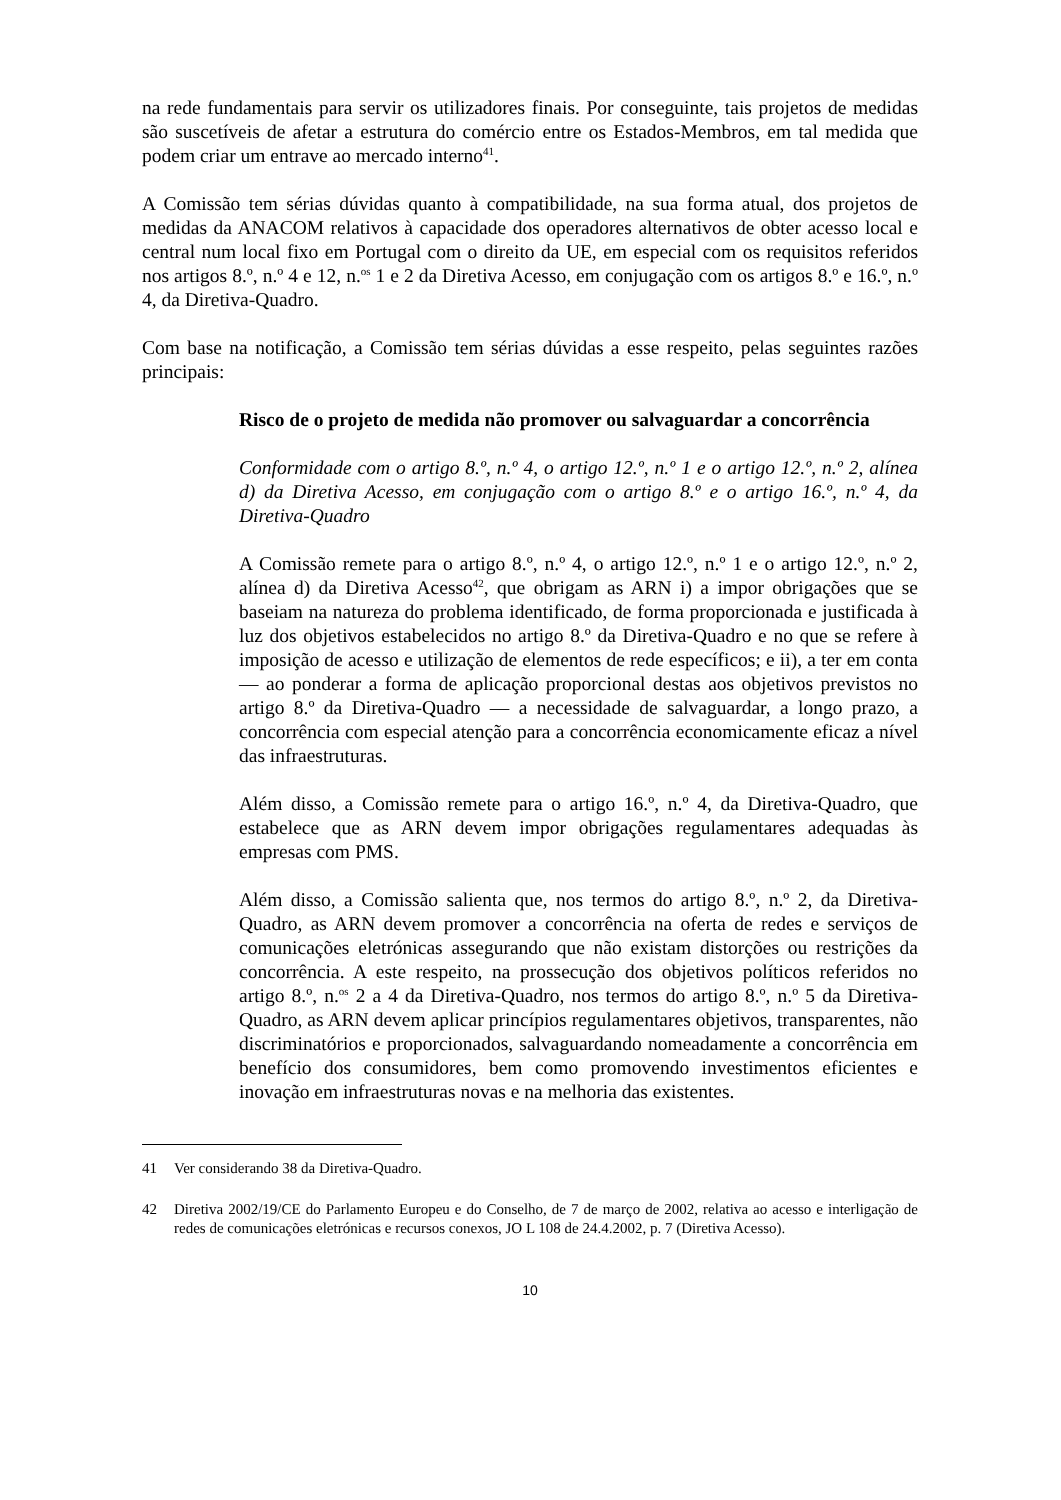na rede fundamentais para servir os utilizadores finais. Por conseguinte, tais projetos de medidas são suscetíveis de afetar a estrutura do comércio entre os Estados-Membros, em tal medida que podem criar um entrave ao mercado interno<sup>41</sup>.
A Comissão tem sérias dúvidas quanto à compatibilidade, na sua forma atual, dos projetos de medidas da ANACOM relativos à capacidade dos operadores alternativos de obter acesso local e central num local fixo em Portugal com o direito da UE, em especial com os requisitos referidos nos artigos 8.º, n.º 4 e 12, n.<sup>os</sup> 1 e 2 da Diretiva Acesso, em conjugação com os artigos 8.º e 16.º, n.º 4, da Diretiva-Quadro.
Com base na notificação, a Comissão tem sérias dúvidas a esse respeito, pelas seguintes razões principais:
Risco de o projeto de medida não promover ou salvaguardar a concorrência
Conformidade com o artigo 8.º, n.º 4, o artigo 12.º, n.º 1 e o artigo 12.º, n.º 2, alínea d) da Diretiva Acesso, em conjugação com o artigo 8.º e o artigo 16.º, n.º 4, da Diretiva-Quadro
A Comissão remete para o artigo 8.º, n.º 4, o artigo 12.º, n.º 1 e o artigo 12.º, n.º 2, alínea d) da Diretiva Acesso<sup>42</sup>, que obrigam as ARN i) a impor obrigações que se baseiam na natureza do problema identificado, de forma proporcionada e justificada à luz dos objetivos estabelecidos no artigo 8.º da Diretiva-Quadro e no que se refere à imposição de acesso e utilização de elementos de rede específicos; e ii), a ter em conta — ao ponderar a forma de aplicação proporcional destas aos objetivos previstos no artigo 8.º da Diretiva-Quadro — a necessidade de salvaguardar, a longo prazo, a concorrência com especial atenção para a concorrência economicamente eficaz a nível das infraestruturas.
Além disso, a Comissão remete para o artigo 16.º, n.º 4, da Diretiva-Quadro, que estabelece que as ARN devem impor obrigações regulamentares adequadas às empresas com PMS.
Além disso, a Comissão salienta que, nos termos do artigo 8.º, n.º 2, da Diretiva-Quadro, as ARN devem promover a concorrência na oferta de redes e serviços de comunicações eletrónicas assegurando que não existam distorções ou restrições da concorrência. A este respeito, na prossecução dos objetivos políticos referidos no artigo 8.º, n.<sup>os</sup> 2 a 4 da Diretiva-Quadro, nos termos do artigo 8.º, n.º 5 da Diretiva-Quadro, as ARN devem aplicar princípios regulamentares objetivos, transparentes, não discriminatórios e proporcionados, salvaguardando nomeadamente a concorrência em benefício dos consumidores, bem como promovendo investimentos eficientes e inovação em infraestruturas novas e na melhoria das existentes.
41 Ver considerando 38 da Diretiva-Quadro.
42 Diretiva 2002/19/CE do Parlamento Europeu e do Conselho, de 7 de março de 2002, relativa ao acesso e interligação de redes de comunicações eletrónicas e recursos conexos, JO L 108 de 24.4.2002, p. 7 (Diretiva Acesso).
10